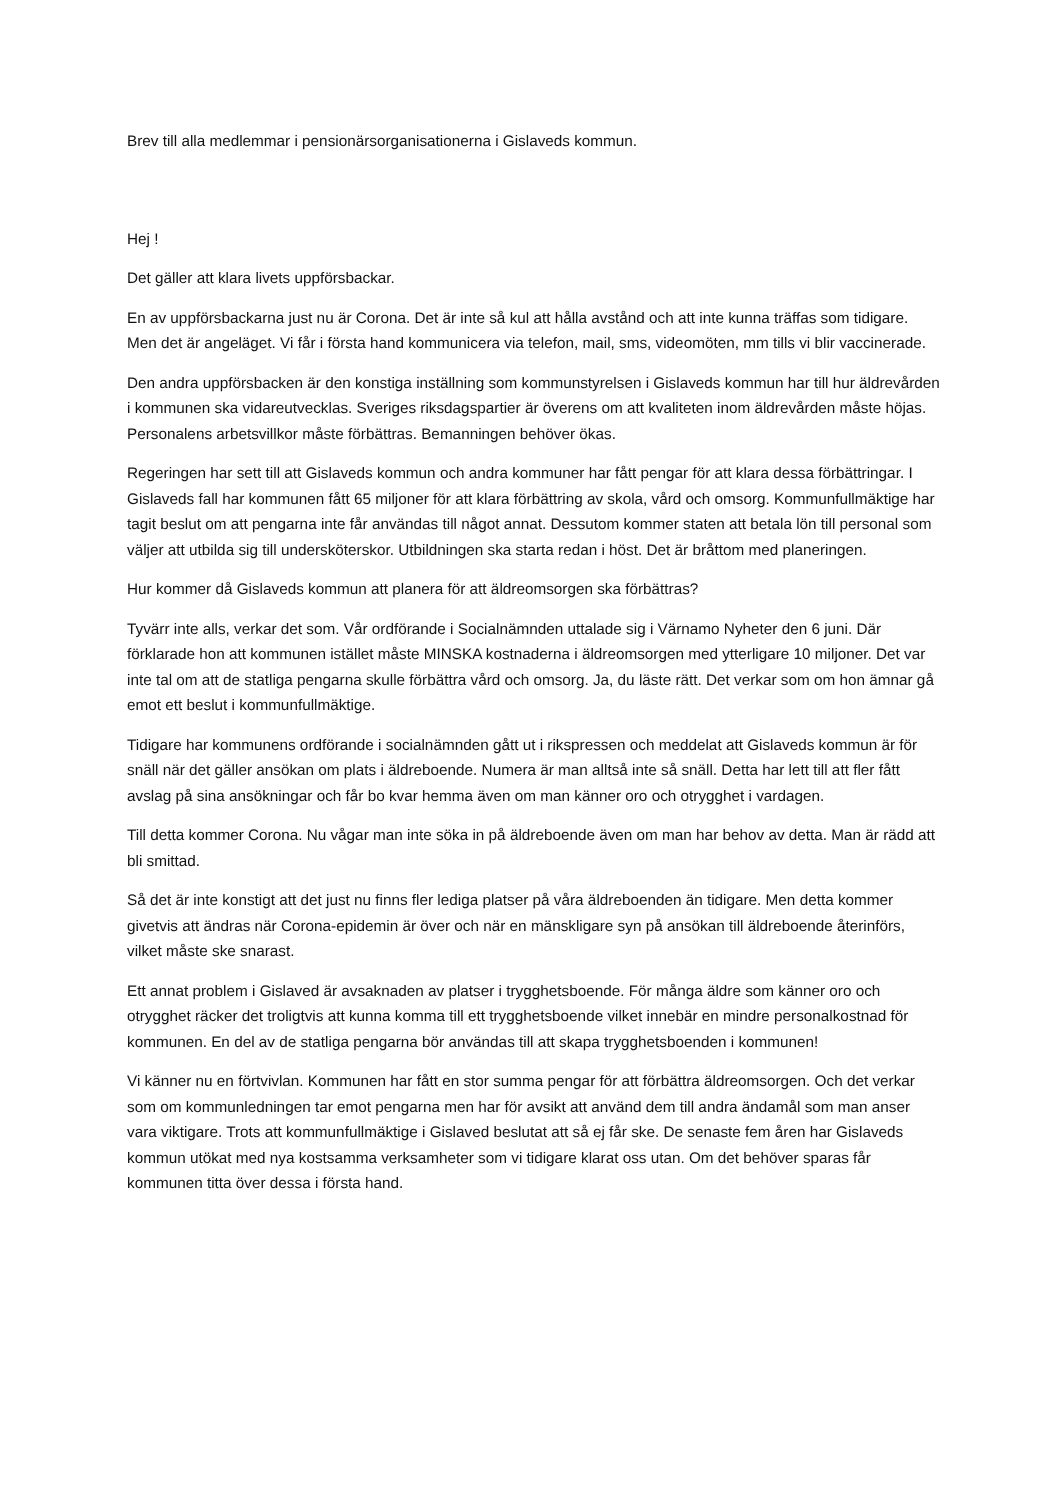Brev till alla medlemmar i pensionärsorganisationerna i Gislaveds kommun.
Hej !
Det gäller att klara livets uppförsbackar.
En av uppförsbackarna just nu är Corona. Det är inte så kul att hålla avstånd och att inte kunna träffas som tidigare. Men det är angeläget. Vi får i första hand kommunicera via telefon, mail, sms, videomöten, mm tills vi blir vaccinerade.
Den andra uppförsbacken är den konstiga inställning som kommunstyrelsen i Gislaveds kommun har till hur äldrevården i kommunen ska vidareutvecklas. Sveriges riksdagspartier är överens om att kvaliteten inom äldrevården måste höjas. Personalens arbetsvillkor måste förbättras. Bemanningen behöver ökas.
Regeringen har sett till att Gislaveds kommun och andra kommuner har fått pengar för att klara dessa förbättringar. I Gislaveds fall har kommunen fått 65 miljoner för att klara förbättring av skola, vård och omsorg. Kommunfullmäktige har tagit beslut om att pengarna inte får användas till något annat. Dessutom kommer staten att betala lön till personal som väljer att utbilda sig till undersköterskor. Utbildningen ska starta redan i höst. Det är bråttom med planeringen.
Hur kommer då Gislaveds kommun att planera för att äldreomsorgen ska förbättras?
Tyvärr inte alls, verkar det som. Vår ordförande i Socialnämnden uttalade sig i Värnamo Nyheter den 6 juni. Där förklarade hon att kommunen istället måste MINSKA kostnaderna i äldreomsorgen med ytterligare 10 miljoner. Det var inte tal om att de statliga pengarna skulle förbättra vård och omsorg. Ja, du läste rätt. Det verkar som om hon ämnar gå emot ett beslut i kommunfullmäktige.
Tidigare har kommunens ordförande i socialnämnden gått ut i rikspressen och meddelat att Gislaveds kommun är för snäll när det gäller ansökan om plats i äldreboende. Numera är man alltså inte så snäll. Detta har lett till att fler fått avslag på sina ansökningar och får bo kvar hemma även om man känner oro och otrygghet i vardagen.
Till detta kommer Corona. Nu vågar man inte söka in på äldreboende även om man har behov av detta. Man är rädd att bli smittad.
Så det är inte konstigt att det just nu finns fler lediga platser på våra äldreboenden än tidigare. Men detta kommer givetvis att ändras när Corona-epidemin är över och när en mänskligare syn på ansökan till äldreboende återinförs, vilket måste ske snarast.
Ett annat problem i Gislaved är avsaknaden av platser i trygghetsboende. För många äldre som känner oro och otrygghet räcker det troligtvis att kunna komma till ett trygghetsboende vilket innebär en mindre personalkostnad för kommunen. En del av de statliga pengarna bör användas till att skapa trygghetsboenden i kommunen!
Vi känner nu en förtvivlan. Kommunen har fått en stor summa pengar för att förbättra äldreomsorgen. Och det verkar som om kommunledningen tar emot pengarna men har för avsikt att använd dem till andra ändamål som man anser vara viktigare. Trots att kommunfullmäktige i Gislaved beslutat att så ej får ske. De senaste fem åren har Gislaveds kommun utökat med nya kostsamma verksamheter som vi tidigare klarat oss utan. Om det behöver sparas får kommunen titta över dessa i första hand.